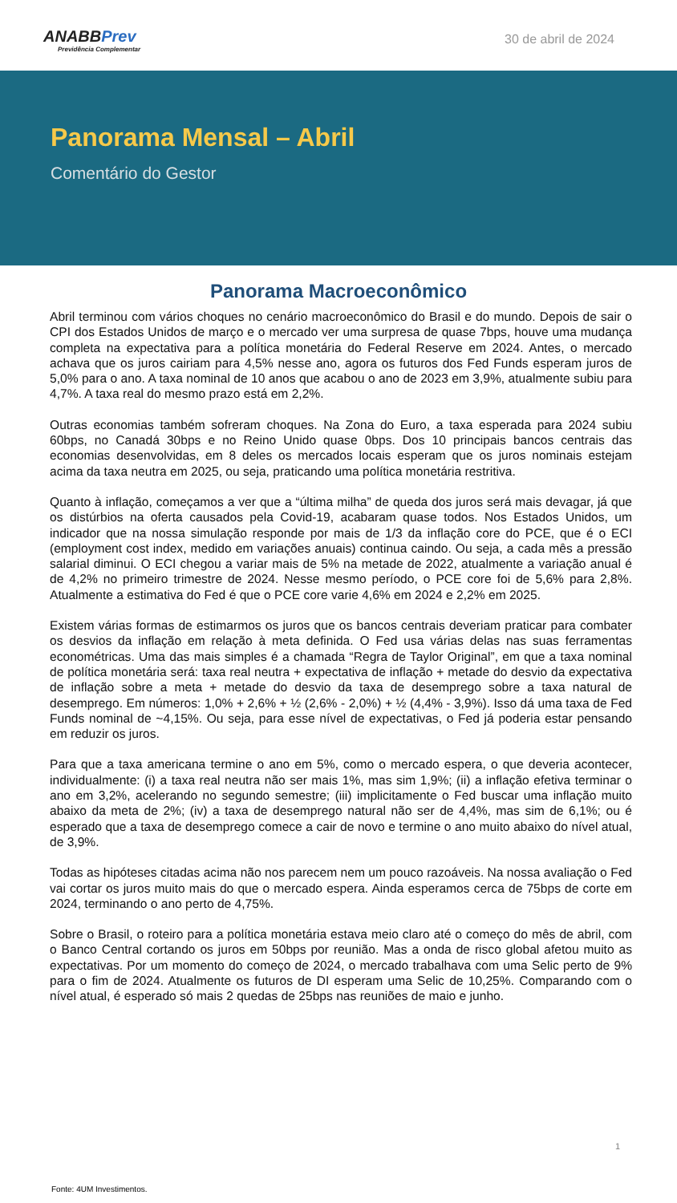ANABBPrev
Previdência Complementar
30 de abril de 2024
Panorama Mensal – Abril
Comentário do Gestor
Panorama Macroeconômico
Abril terminou com vários choques no cenário macroeconômico do Brasil e do mundo. Depois de sair o CPI dos Estados Unidos de março e o mercado ver uma surpresa de quase 7bps, houve uma mudança completa na expectativa para a política monetária do Federal Reserve em 2024. Antes, o mercado achava que os juros cairiam para 4,5% nesse ano, agora os futuros dos Fed Funds esperam juros de 5,0% para o ano. A taxa nominal de 10 anos que acabou o ano de 2023 em 3,9%, atualmente subiu para 4,7%. A taxa real do mesmo prazo está em 2,2%.
Outras economias também sofreram choques. Na Zona do Euro, a taxa esperada para 2024 subiu 60bps, no Canadá 30bps e no Reino Unido quase 0bps. Dos 10 principais bancos centrais das economias desenvolvidas, em 8 deles os mercados locais esperam que os juros nominais estejam acima da taxa neutra em 2025, ou seja, praticando uma política monetária restritiva.
Quanto à inflação, começamos a ver que a “última milha” de queda dos juros será mais devagar, já que os distúrbios na oferta causados pela Covid-19, acabaram quase todos. Nos Estados Unidos, um indicador que na nossa simulação responde por mais de 1/3 da inflação core do PCE, que é o ECI (employment cost index, medido em variações anuais) continua caindo. Ou seja, a cada mês a pressão salarial diminui. O ECI chegou a variar mais de 5% na metade de 2022, atualmente a variação anual é de 4,2% no primeiro trimestre de 2024. Nesse mesmo período, o PCE core foi de 5,6% para 2,8%. Atualmente a estimativa do Fed é que o PCE core varie 4,6% em 2024 e 2,2% em 2025.
Existem várias formas de estimarmos os juros que os bancos centrais deveriam praticar para combater os desvios da inflação em relação à meta definida. O Fed usa várias delas nas suas ferramentas econométricas. Uma das mais simples é a chamada “Regra de Taylor Original”, em que a taxa nominal de política monetária será: taxa real neutra + expectativa de inflação + metade do desvio da expectativa de inflação sobre a meta + metade do desvio da taxa de desemprego sobre a taxa natural de desemprego. Em números: 1,0% + 2,6% + ½ (2,6% - 2,0%) + ½ (4,4% - 3,9%). Isso dá uma taxa de Fed Funds nominal de ~4,15%. Ou seja, para esse nível de expectativas, o Fed já poderia estar pensando em reduzir os juros.
Para que a taxa americana termine o ano em 5%, como o mercado espera, o que deveria acontecer, individualmente: (i) a taxa real neutra não ser mais 1%, mas sim 1,9%; (ii) a inflação efetiva terminar o ano em 3,2%, acelerando no segundo semestre; (iii) implicitamente o Fed buscar uma inflação muito abaixo da meta de 2%; (iv) a taxa de desemprego natural não ser de 4,4%, mas sim de 6,1%; ou é esperado que a taxa de desemprego comece a cair de novo e termine o ano muito abaixo do nível atual, de 3,9%.
Todas as hipóteses citadas acima não nos parecem nem um pouco razoáveis. Na nossa avaliação o Fed vai cortar os juros muito mais do que o mercado espera. Ainda esperamos cerca de 75bps de corte em 2024, terminando o ano perto de 4,75%.
Sobre o Brasil, o roteiro para a política monetária estava meio claro até o começo do mês de abril, com o Banco Central cortando os juros em 50bps por reunião. Mas a onda de risco global afetou muito as expectativas. Por um momento do começo de 2024, o mercado trabalhava com uma Selic perto de 9% para o fim de 2024. Atualmente os futuros de DI esperam uma Selic de 10,25%. Comparando com o nível atual, é esperado só mais 2 quedas de 25bps nas reuniões de maio e junho.
1
Fonte: 4UM Investimentos.